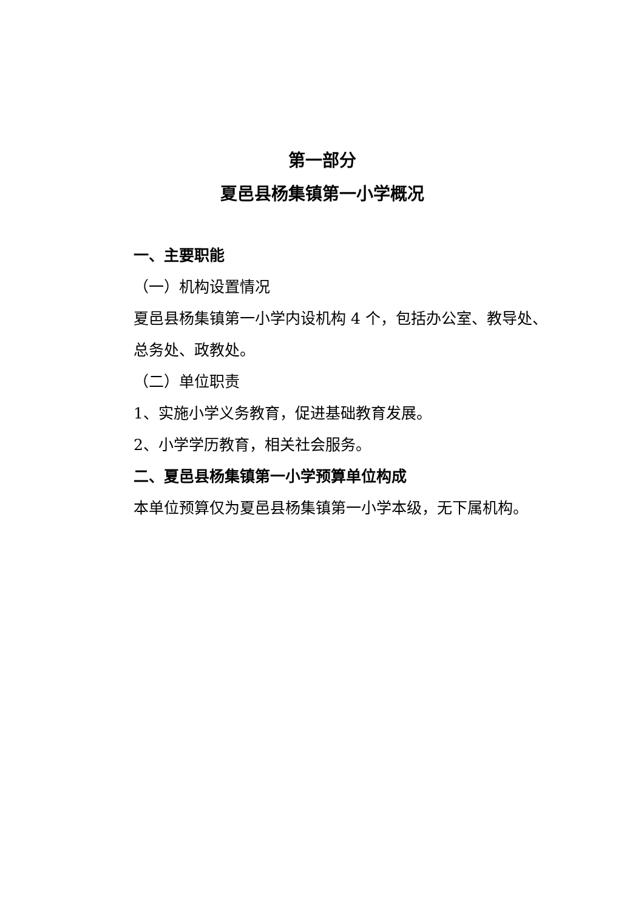第一部分
夏邑县杨集镇第一小学概况
一、主要职能
（一）机构设置情况
夏邑县杨集镇第一小学内设机构 4 个，包括办公室、教导处、总务处、政教处。
（二）单位职责
1、实施小学义务教育，促进基础教育发展。
2、小学学历教育，相关社会服务。
二、夏邑县杨集镇第一小学预算单位构成
本单位预算仅为夏邑县杨集镇第一小学本级，无下属机构。